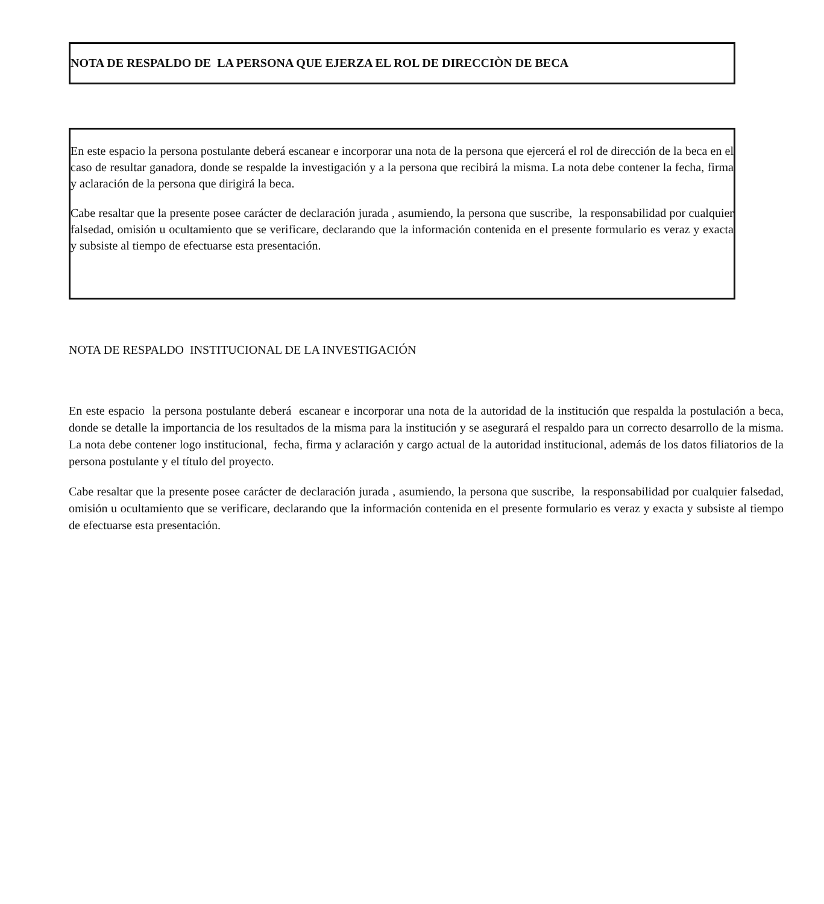NOTA DE RESPALDO DE LA PERSONA QUE EJERZA EL ROL DE DIRECCIÒN DE BECA
En este espacio la persona postulante deberá escanear e incorporar una nota de la persona que ejercerá el rol de dirección de la beca en el caso de resultar ganadora, donde se respalde la investigación y a la persona que recibirá la misma. La nota debe contener la fecha, firma y aclaración de la persona que dirigirá la beca.
Cabe resaltar que la presente posee carácter de declaración jurada , asumiendo, la persona que suscribe, la responsabilidad por cualquier falsedad, omisión u ocultamiento que se verificare, declarando que la información contenida en el presente formulario es veraz y exacta y subsiste al tiempo de efectuarse esta presentación.
NOTA DE RESPALDO INSTITUCIONAL DE LA INVESTIGACIÓN
En este espacio la persona postulante deberá escanear e incorporar una nota de la autoridad de la institución que respalda la postulación a beca, donde se detalle la importancia de los resultados de la misma para la institución y se asegurará el respaldo para un correcto desarrollo de la misma. La nota debe contener logo institucional, fecha, firma y aclaración y cargo actual de la autoridad institucional, además de los datos filiatorios de la persona postulante y el título del proyecto.
Cabe resaltar que la presente posee carácter de declaración jurada , asumiendo, la persona que suscribe, la responsabilidad por cualquier falsedad, omisión u ocultamiento que se verificare, declarando que la información contenida en el presente formulario es veraz y exacta y subsiste al tiempo de efectuarse esta presentación.